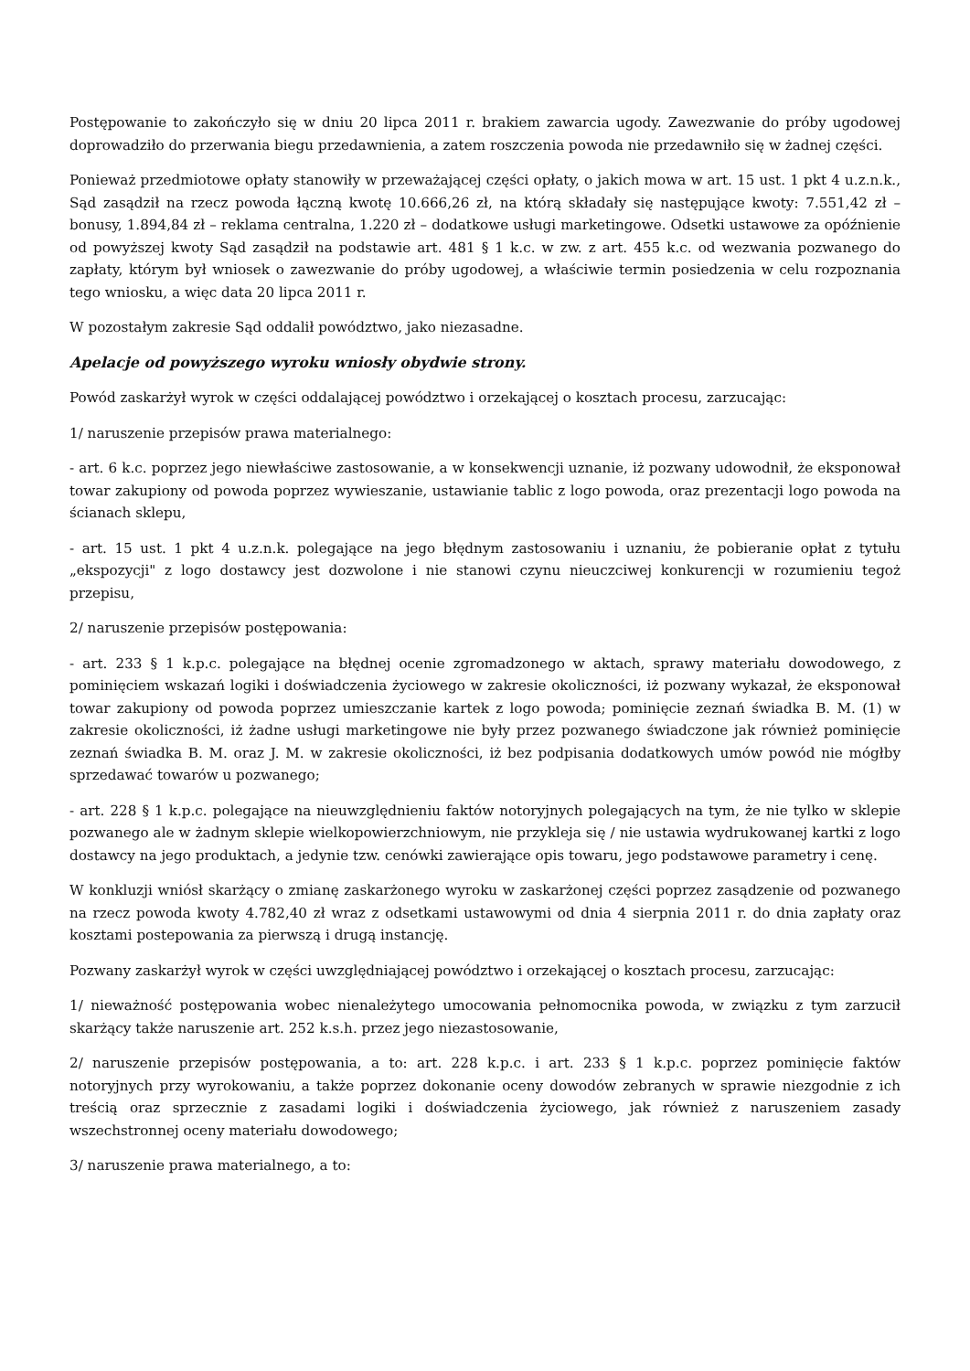Postępowanie to zakończyło się w dniu 20 lipca 2011 r. brakiem zawarcia ugody. Zawezwanie do próby ugodowej doprowadziło do przerwania biegu przedawnienia, a zatem roszczenia powoda nie przedawniło się w żadnej części.
Ponieważ przedmiotowe opłaty stanowiły w przeważającej części opłaty, o jakich mowa w art. 15 ust. 1 pkt 4 u.z.n.k., Sąd zasądził na rzecz powoda łączną kwotę 10.666,26 zł, na którą składały się następujące kwoty: 7.551,42 zł – bonusy, 1.894,84 zł – reklama centralna, 1.220 zł – dodatkowe usługi marketingowe. Odsetki ustawowe za opóźnienie od powyższej kwoty Sąd zasądził na podstawie art. 481 § 1 k.c. w zw. z art. 455 k.c. od wezwania pozwanego do zapłaty, którym był wniosek o zawezwanie do próby ugodowej, a właściwie termin posiedzenia w celu rozpoznania tego wniosku, a więc data 20 lipca 2011 r.
W pozostałym zakresie Sąd oddalił powództwo, jako niezasadne.
Apelacje od powyższego wyroku wniosły obydwie strony.
Powód zaskarżył wyrok w części oddalającej powództwo i orzekającej o kosztach procesu, zarzucając:
1/ naruszenie przepisów prawa materialnego:
- art. 6 k.c. poprzez jego niewłaściwe zastosowanie, a w konsekwencji uznanie, iż pozwany udowodnił, że eksponował towar zakupiony od powoda poprzez wywieszanie, ustawianie tablic z logo powoda, oraz prezentacji logo powoda na ścianach sklepu,
- art. 15 ust. 1 pkt 4 u.z.n.k. polegające na jego błędnym zastosowaniu i uznaniu, że pobieranie opłat z tytułu „ekspozycji" z logo dostawcy jest dozwolone i nie stanowi czynu nieuczciwej konkurencji w rozumieniu tegoż przepisu,
2/ naruszenie przepisów postępowania:
- art. 233 § 1 k.p.c. polegające na błędnej ocenie zgromadzonego w aktach, sprawy materiału dowodowego, z pominięciem wskazań logiki i doświadczenia życiowego w zakresie okoliczności, iż pozwany wykazał, że eksponował towar zakupiony od powoda poprzez umieszczanie kartek z logo powoda; pominięcie zeznań świadka B. M. (1) w zakresie okoliczności, iż żadne usługi marketingowe nie były przez pozwanego świadczone jak również pominięcie zeznań świadka B. M. oraz J. M. w zakresie okoliczności, iż bez podpisania dodatkowych umów powód nie mógłby sprzedawać towarów u pozwanego;
- art. 228 § 1 k.p.c. polegające na nieuwzględnieniu faktów notoryjnych polegających na tym, że nie tylko w sklepie pozwanego ale w żadnym sklepie wielkopowierzchniowym, nie przykleja się / nie ustawia wydrukowanej kartki z logo dostawcy na jego produktach, a jedynie tzw. cenówki zawierające opis towaru, jego podstawowe parametry i cenę.
W konkluzji wniósł skarżący o zmianę zaskarżonego wyroku w zaskarżonej części poprzez zasądzenie od pozwanego na rzecz powoda kwoty 4.782,40 zł wraz z odsetkami ustawowymi od dnia 4 sierpnia 2011 r. do dnia zapłaty oraz kosztami postepowania za pierwszą i drugą instancję.
Pozwany zaskarżył wyrok w części uwzględniającej powództwo i orzekającej o kosztach procesu, zarzucając:
1/ nieważność postępowania wobec nienależytego umocowania pełnomocnika powoda, w związku z tym zarzucił skarżący także naruszenie art. 252 k.s.h. przez jego niezastosowanie,
2/ naruszenie przepisów postępowania, a to: art. 228 k.p.c. i art. 233 § 1 k.p.c. poprzez pominięcie faktów notoryjnych przy wyrokowaniu, a także poprzez dokonanie oceny dowodów zebranych w sprawie niezgodnie z ich treścią oraz sprzecznie z zasadami logiki i doświadczenia życiowego, jak również z naruszeniem zasady wszechstronnej oceny materiału dowodowego;
3/ naruszenie prawa materialnego, a to: